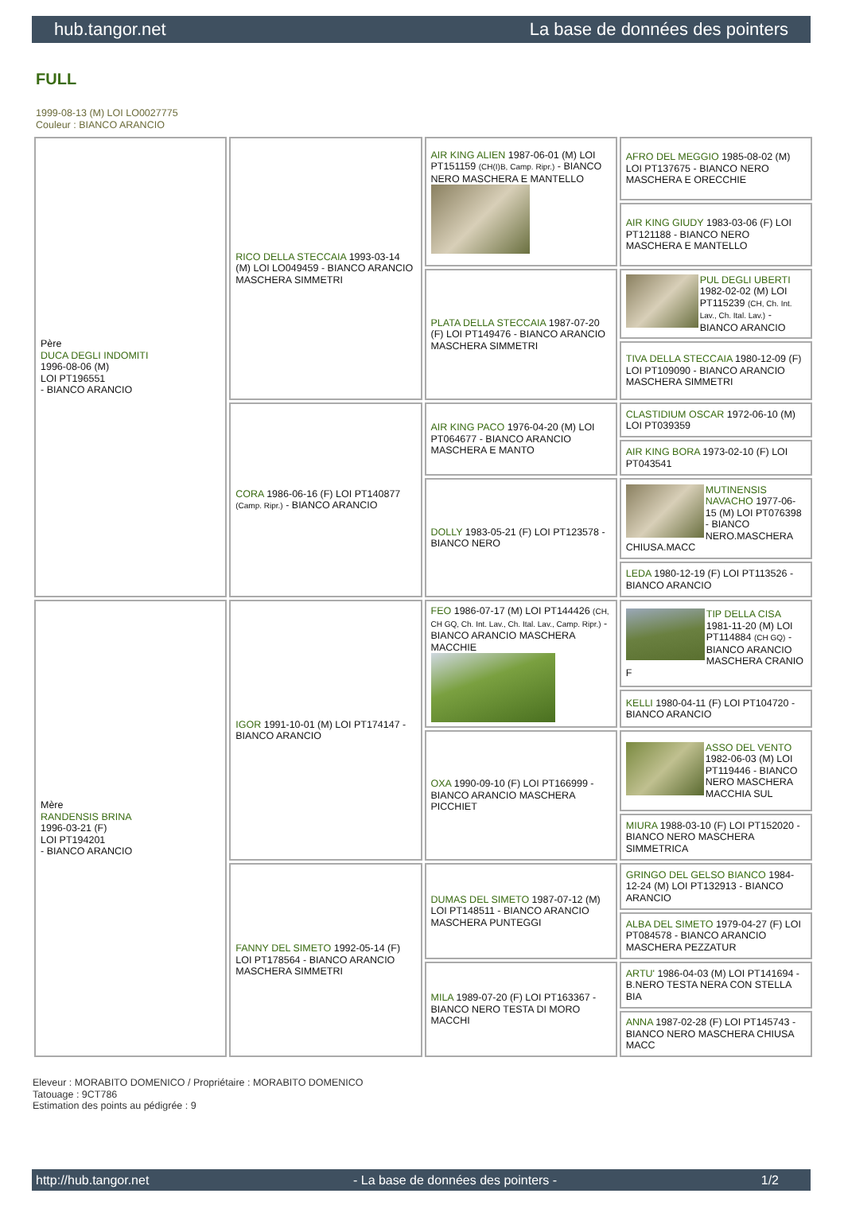hub.tangor.net La base de données des pointers
FULL
1999-08-13 (M) LOI LO0027775
Couleur : BIANCO ARANCIO
| Père DUCA DEGLI INDOMITI 1996-08-06 (M) LOI PT196551 - BIANCO ARANCIO | RICO DELLA STECCAIA 1993-03-14 (M) LOI LO049459 - BIANCO ARANCIO MASCHERA SIMMETRI | AIR KING ALIEN 1987-06-01 (M) LOI PT151159 (CH(I)B, Camp. Ripr.) - BIANCO NERO MASCHERA E MANTELLO | AFRO DEL MEGGIO 1985-08-02 (M) LOI PT137675 - BIANCO NERO MASCHERA E ORECCHIE |
| | | | AIR KING GIUDY 1983-03-06 (F) LOI PT121188 - BIANCO NERO MASCHERA E MANTELLO |
| | | PLATA DELLA STECCAIA 1987-07-20 (F) LOI PT149476 - BIANCO ARANCIO MASCHERA SIMMETRI | PUL DEGLI UBERTI 1982-02-02 (M) LOI PT115239 (CH, Ch. Int. Lav., Ch. Ital. Lav.) - BIANCO ARANCIO |
| | | | TIVA DELLA STECCAIA 1980-12-09 (F) LOI PT109090 - BIANCO ARANCIO MASCHERA SIMMETRI |
| | CORA 1986-06-16 (F) LOI PT140877 (Camp. Ripr.) - BIANCO ARANCIO | AIR KING PACO 1976-04-20 (M) LOI PT064677 - BIANCO ARANCIO MASCHERA E MANTO | CLASTIDIUM OSCAR 1972-06-10 (M) LOI PT039359 |
| | | | AIR KING BORA 1973-02-10 (F) LOI PT043541 |
| | | DOLLY 1983-05-21 (F) LOI PT123578 - BIANCO NERO | MUTINENSIS NAVACHO 1977-06-15 (M) LOI PT076398 - BIANCO NERO.MASCHERA CHIUSA.MACC |
| | | | LEDA 1980-12-19 (F) LOI PT113526 - BIANCO ARANCIO |
| Mère RANDENSIS BRINA 1996-03-21 (F) LOI PT194201 - BIANCO ARANCIO | IGOR 1991-10-01 (M) LOI PT174147 - BIANCO ARANCIO | FEO 1986-07-17 (M) LOI PT144426 (CH, CH GQ, Ch. Int. Lav., Ch. Ital. Lav., Camp. Ripr.) - BIANCO ARANCIO MASCHERA MACCHIE | TIP DELLA CISA 1981-11-20 (M) LOI PT114884 (CH GQ) - BIANCO ARANCIO MASCHERA CRANIO F |
| | | | KELLI 1980-04-11 (F) LOI PT104720 - BIANCO ARANCIO |
| | | OXA 1990-09-10 (F) LOI PT166999 - BIANCO ARANCIO MASCHERA PICCHIET | ASSO DEL VENTO 1982-06-03 (M) LOI PT119446 - BIANCO NERO MASCHERA MACCHIA SUL |
| | | | MIURA 1988-03-10 (F) LOI PT152020 - BIANCO NERO MASCHERA SIMMETRICA |
| | FANNY DEL SIMETO 1992-05-14 (F) LOI PT178564 - BIANCO ARANCIO MASCHERA SIMMETRI | DUMAS DEL SIMETO 1987-07-12 (M) LOI PT148511 - BIANCO ARANCIO MASCHERA PUNTEGGI | GRINGO DEL GELSO BIANCO 1984-12-24 (M) LOI PT132913 - BIANCO ARANCIO |
| | | | ALBA DEL SIMETO 1979-04-27 (F) LOI PT084578 - BIANCO ARANCIO MASCHERA PEZZATUR |
| | | MILA 1989-07-20 (F) LOI PT163367 - BIANCO NERO TESTA DI MORO MACCHI | ARTU' 1986-04-03 (M) LOI PT141694 - B.NERO TESTA NERA CON STELLA BIA |
| | | | ANNA 1987-02-28 (F) LOI PT145743 - BIANCO NERO MASCHERA CHIUSA MACC |
Eleveur : MORABITO DOMENICO / Propriétaire : MORABITO DOMENICO
Tatouage : 9CT786
Estimation des points au pédigrée : 9
http://hub.tangor.net - La base de données des pointers - 1/2